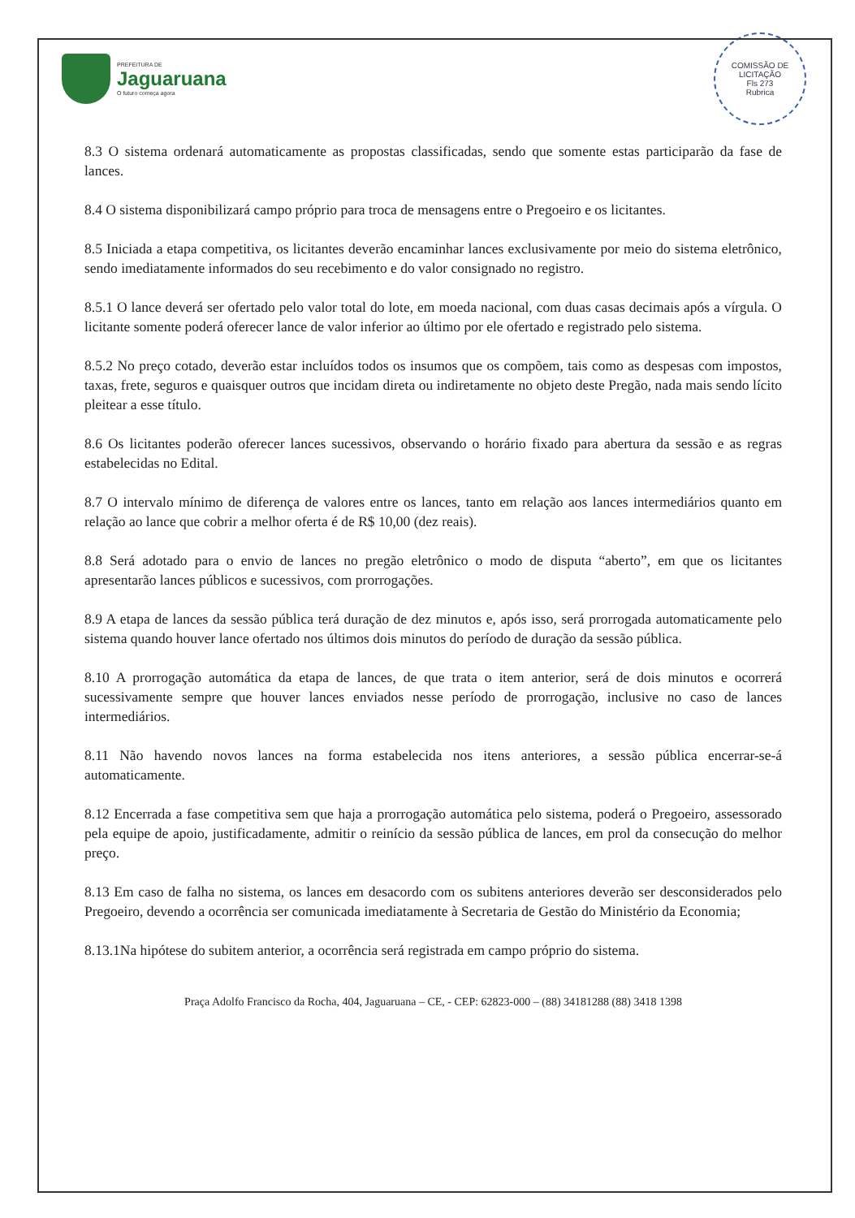PREFEITURA DE
Jaguaruana
O futuro começa agora
COMISSÃO DE LICITAÇÃO
Fls 273
Rubrica
8.3 O sistema ordenará automaticamente as propostas classificadas, sendo que somente estas participarão da fase de lances.
8.4 O sistema disponibilizará campo próprio para troca de mensagens entre o Pregoeiro e os licitantes.
8.5 Iniciada a etapa competitiva, os licitantes deverão encaminhar lances exclusivamente por meio do sistema eletrônico, sendo imediatamente informados do seu recebimento e do valor consignado no registro.
8.5.1 O lance deverá ser ofertado pelo valor total do lote, em moeda nacional, com duas casas decimais após a vírgula. O licitante somente poderá oferecer lance de valor inferior ao último por ele ofertado e registrado pelo sistema.
8.5.2 No preço cotado, deverão estar incluídos todos os insumos que os compõem, tais como as despesas com impostos, taxas, frete, seguros e quaisquer outros que incidam direta ou indiretamente no objeto deste Pregão, nada mais sendo lícito pleitear a esse título.
8.6 Os licitantes poderão oferecer lances sucessivos, observando o horário fixado para abertura da sessão e as regras estabelecidas no Edital.
8.7 O intervalo mínimo de diferença de valores entre os lances, tanto em relação aos lances intermediários quanto em relação ao lance que cobrir a melhor oferta é de R$ 10,00 (dez reais).
8.8 Será adotado para o envio de lances no pregão eletrônico o modo de disputa “aberto”, em que os licitantes apresentarão lances públicos e sucessivos, com prorrogações.
8.9 A etapa de lances da sessão pública terá duração de dez minutos e, após isso, será prorrogada automaticamente pelo sistema quando houver lance ofertado nos últimos dois minutos do período de duração da sessão pública.
8.10 A prorrogação automática da etapa de lances, de que trata o item anterior, será de dois minutos e ocorrerá sucessivamente sempre que houver lances enviados nesse período de prorrogação, inclusive no caso de lances intermediários.
8.11 Não havendo novos lances na forma estabelecida nos itens anteriores, a sessão pública encerrar-se-á automaticamente.
8.12 Encerrada a fase competitiva sem que haja a prorrogação automática pelo sistema, poderá o Pregoeiro, assessorado pela equipe de apoio, justificadamente, admitir o reinício da sessão pública de lances, em prol da consecução do melhor preço.
8.13 Em caso de falha no sistema, os lances em desacordo com os subitens anteriores deverão ser desconsiderados pelo Pregoeiro, devendo a ocorrência ser comunicada imediatamente à Secretaria de Gestão do Ministério da Economia;
8.13.1Na hipótese do subitem anterior, a ocorrência será registrada em campo próprio do sistema.
Praça Adolfo Francisco da Rocha, 404, Jaguaruana – CE, - CEP: 62823-000 – (88) 34181288 (88) 3418 1398